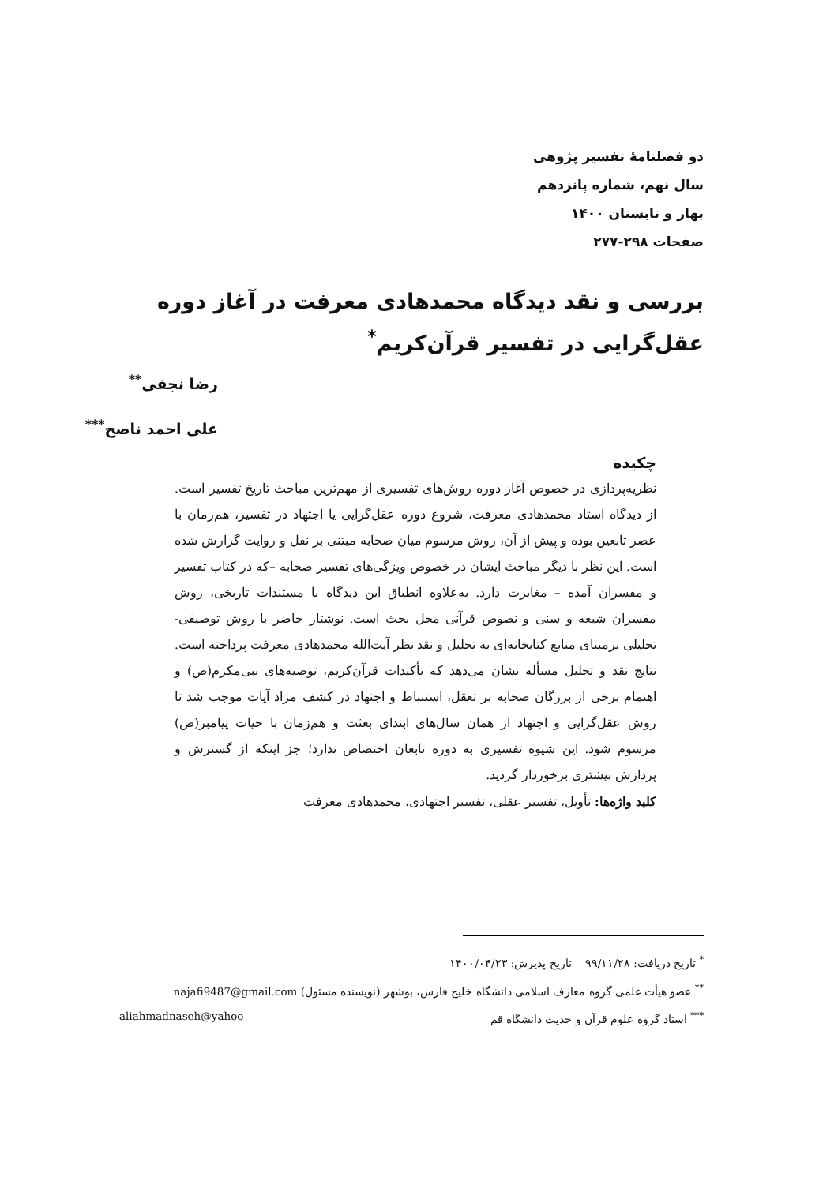دو فصلنامهٔ تفسیر پژوهی
سال نهم، شماره پانزدهم
بهار و تابستان ۱۴۰۰
صفحات ۲۹۸-۲۷۷
بررسی و نقد دیدگاه محمدهادی معرفت در آغاز دوره عقل‌گرایی در تفسیر قرآن‌کریم<sup>*</sup>
رضا نجفی<sup>**</sup>
علی احمد ناصح<sup>***</sup>
چکیده
نظریه‌پردازی در خصوص آغاز دوره روش‌های تفسیری از مهم‌ترین مباحث تاریخ تفسیر است. از دیدگاه استاد محمدهادی معرفت، شروع دوره عقل‌گرایی یا اجتهاد در تفسیر، هم‌زمان با عصر تابعین بوده و پیش از آن، روش مرسوم میان صحابه مبتنی بر نقل و روایت گزارش شده است. این نظر با دیگر مباحث ایشان در خصوص ویژگی‌های تفسیر صحابه –که در کتاب تفسیر و مفسران آمده – مغایرت دارد. به‌علاوه انطباق این دیدگاه با مستندات تاریخی، روش مفسران شیعه و سنی و نصوص قرآنی محل بحث است. نوشتار حاضر با روش توصیفی-تحلیلی برمبنای منابع کتابخانه‌ای به تحلیل و نقد نظر آیت‌الله محمدهادی معرفت پرداخته است. نتایج نقد و تحلیل مسأله نشان می‌دهد که تأکیدات قرآن‌کریم، توصیه‌های نبی‌مکرم(ص) و اهتمام برخی از بزرگان صحابه بر تعقل، استنباط و اجتهاد در کشف مراد آیات موجب شد تا روش عقل‌گرایی و اجتهاد از همان سال‌های ابتدای بعثت و هم‌زمان با حیات پیامبر(ص) مرسوم شود. این شیوه تفسیری به دوره تابعان اختصاص ندارد؛ جز اینکه از گسترش و پردازش بیشتری برخوردار گردید.
کلید واژه‌ها: تأویل، تفسیر عقلی، تفسیر اجتهادی، محمدهادی معرفت
<sup>*</sup> تاریخ دریافت: ۹۹/۱۱/۲۸ تاریخ پذیرش: ۱۴۰۰/۰۴/۲۳
<sup>**</sup> عضو هیأت علمی گروه معارف اسلامی دانشگاه خلیج فارس، بوشهر (نویسنده مسئول) najafi9487@gmail.com
<sup>***</sup> استاد گروه علوم قرآن و حدیث دانشگاه قم aliahmadnaseh@yahoo